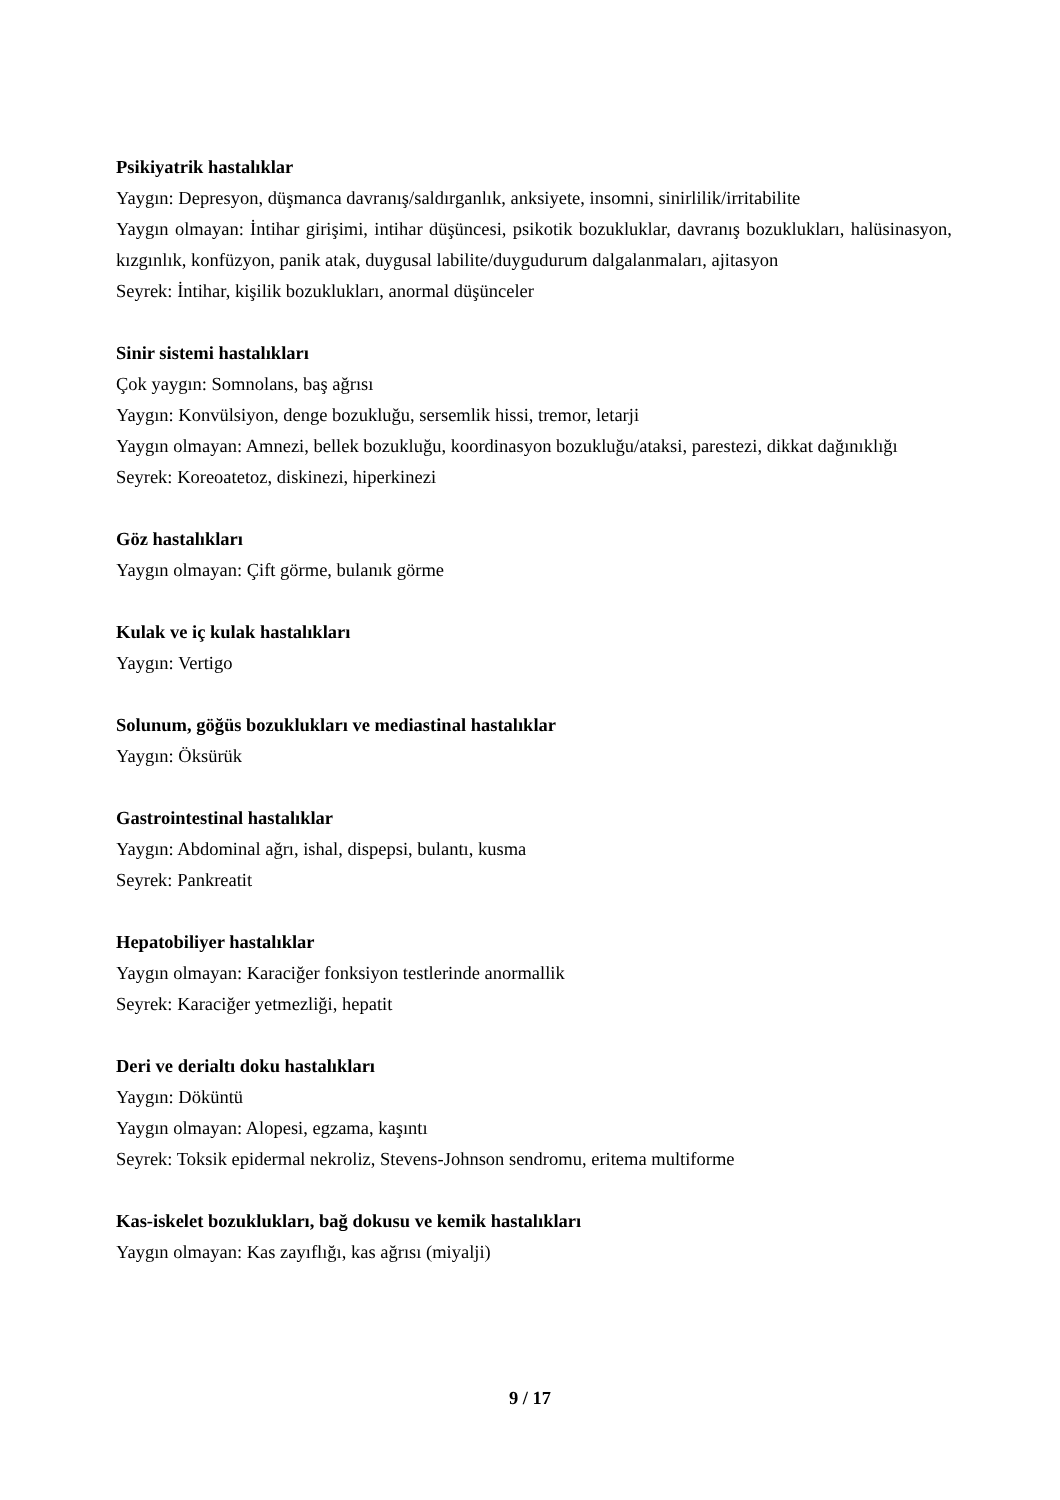Psikiyatrik hastalıklar
Yaygın: Depresyon, düşmanca davranış/saldırganlık, anksiyete, insomni, sinirlilik/irritabilite
Yaygın olmayan: İntihar girişimi, intihar düşüncesi, psikotik bozukluklar, davranış bozuklukları, halüsinasyon, kızgınlık, konfüzyon, panik atak, duygusal labilite/duygudurum dalgalanmaları, ajitasyon
Seyrek: İntihar, kişilik bozuklukları, anormal düşünceler
Sinir sistemi hastalıkları
Çok yaygın: Somnolans, baş ağrısı
Yaygın: Konvülsiyon, denge bozukluğu, sersemlik hissi, tremor, letarji
Yaygın olmayan: Amnezi, bellek bozukluğu, koordinasyon bozukluğu/ataksi, parestezi, dikkat dağınıklığı
Seyrek: Koreoatetoz, diskinezi, hiperkinezi
Göz hastalıkları
Yaygın olmayan: Çift görme, bulanık görme
Kulak ve iç kulak hastalıkları
Yaygın: Vertigo
Solunum, göğüs bozuklukları ve mediastinal hastalıklar
Yaygın: Öksürük
Gastrointestinal hastalıklar
Yaygın: Abdominal ağrı, ishal, dispepsi, bulantı, kusma
Seyrek: Pankreatit
Hepatobiliyer hastalıklar
Yaygın olmayan: Karaciğer fonksiyon testlerinde anormallik
Seyrek: Karaciğer yetmezliği, hepatit
Deri ve derialtı doku hastalıkları
Yaygın: Döküntü
Yaygın olmayan: Alopesi, egzama, kaşıntı
Seyrek: Toksik epidermal nekroliz, Stevens-Johnson sendromu, eritema multiforme
Kas-iskelet bozuklukları, bağ dokusu ve kemik hastalıkları
Yaygın olmayan: Kas zayıflığı, kas ağrısı (miyalji)
9 / 17